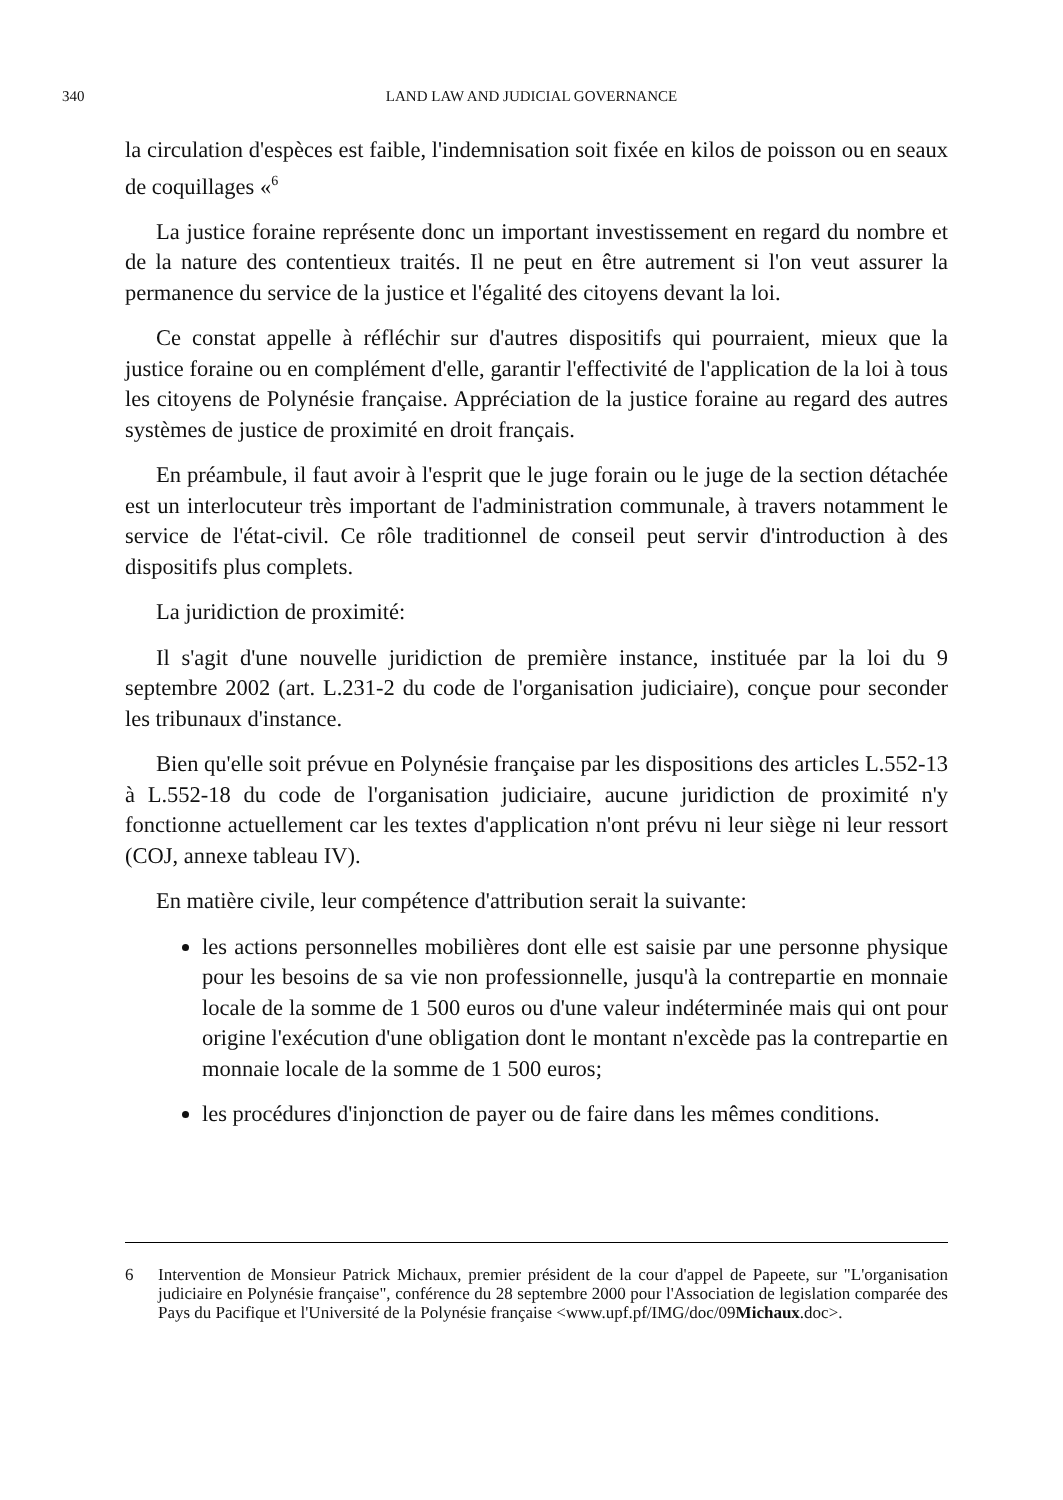340 LAND LAW AND JUDICIAL GOVERNANCE
la circulation d'espèces est faible, l'indemnisation soit fixée en kilos de poisson ou en seaux de coquillages «<sup>6</sup>
La justice foraine représente donc un important investissement en regard du nombre et de la nature des contentieux traités. Il ne peut en être autrement si l'on veut assurer la permanence du service de la justice et l'égalité des citoyens devant la loi.
Ce constat appelle à réfléchir sur d'autres dispositifs qui pourraient, mieux que la justice foraine ou en complément d'elle, garantir l'effectivité de l'application de la loi à tous les citoyens de Polynésie française. Appréciation de la justice foraine au regard des autres systèmes de justice de proximité en droit français.
En préambule, il faut avoir à l'esprit que le juge forain ou le juge de la section détachée est un interlocuteur très important de l'administration communale, à travers notamment le service de l'état-civil. Ce rôle traditionnel de conseil peut servir d'introduction à des dispositifs plus complets.
La juridiction de proximité:
Il s'agit d'une nouvelle juridiction de première instance, instituée par la loi du 9 septembre 2002 (art. L.231-2 du code de l'organisation judiciaire), conçue pour seconder les tribunaux d'instance.
Bien qu'elle soit prévue en Polynésie française par les dispositions des articles L.552-13 à L.552-18 du code de l'organisation judiciaire, aucune juridiction de proximité n'y fonctionne actuellement car les textes d'application n'ont prévu ni leur siège ni leur ressort (COJ, annexe tableau IV).
En matière civile, leur compétence d'attribution serait la suivante:
les actions personnelles mobilières dont elle est saisie par une personne physique pour les besoins de sa vie non professionnelle, jusqu'à la contrepartie en monnaie locale de la somme de 1 500 euros ou d'une valeur indéterminée mais qui ont pour origine l'exécution d'une obligation dont le montant n'excède pas la contrepartie en monnaie locale de la somme de 1 500 euros;
les procédures d'injonction de payer ou de faire dans les mêmes conditions.
6 Intervention de Monsieur Patrick Michaux, premier président de la cour d'appel de Papeete, sur "L'organisation judiciaire en Polynésie française", conférence du 28 septembre 2000 pour l'Association de legislation comparée des Pays du Pacifique et l'Université de la Polynésie française <www.upf.pf/IMG/doc/09Michaux.doc>.